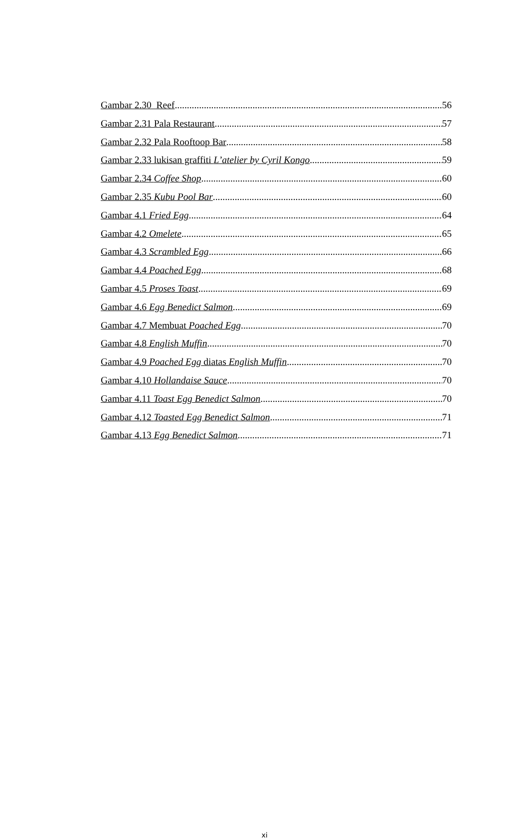Gambar 2.30 Reef 56
Gambar 2.31 Pala Restaurant 57
Gambar 2.32 Pala Rooftoop Bar 58
Gambar 2.33 lukisan graffiti L’atelier by Cyril Kongo 59
Gambar 2.34 Coffee Shop 60
Gambar 2.35 Kubu Pool Bar 60
Gambar 4.1 Fried Egg 64
Gambar 4.2 Omelete 65
Gambar 4.3 Scrambled Egg 66
Gambar 4.4 Poached Egg 68
Gambar 4.5 Proses Toast 69
Gambar 4.6 Egg Benedict Salmon 69
Gambar 4.7 Membuat Poached Egg 70
Gambar 4.8 English Muffin 70
Gambar 4.9 Poached Egg diatas English Muffin 70
Gambar 4.10 Hollandaise Sauce 70
Gambar 4.11 Toast Egg Benedict Salmon 70
Gambar 4.12 Toasted Egg Benedict Salmon 71
Gambar 4.13 Egg Benedict Salmon 71
xi